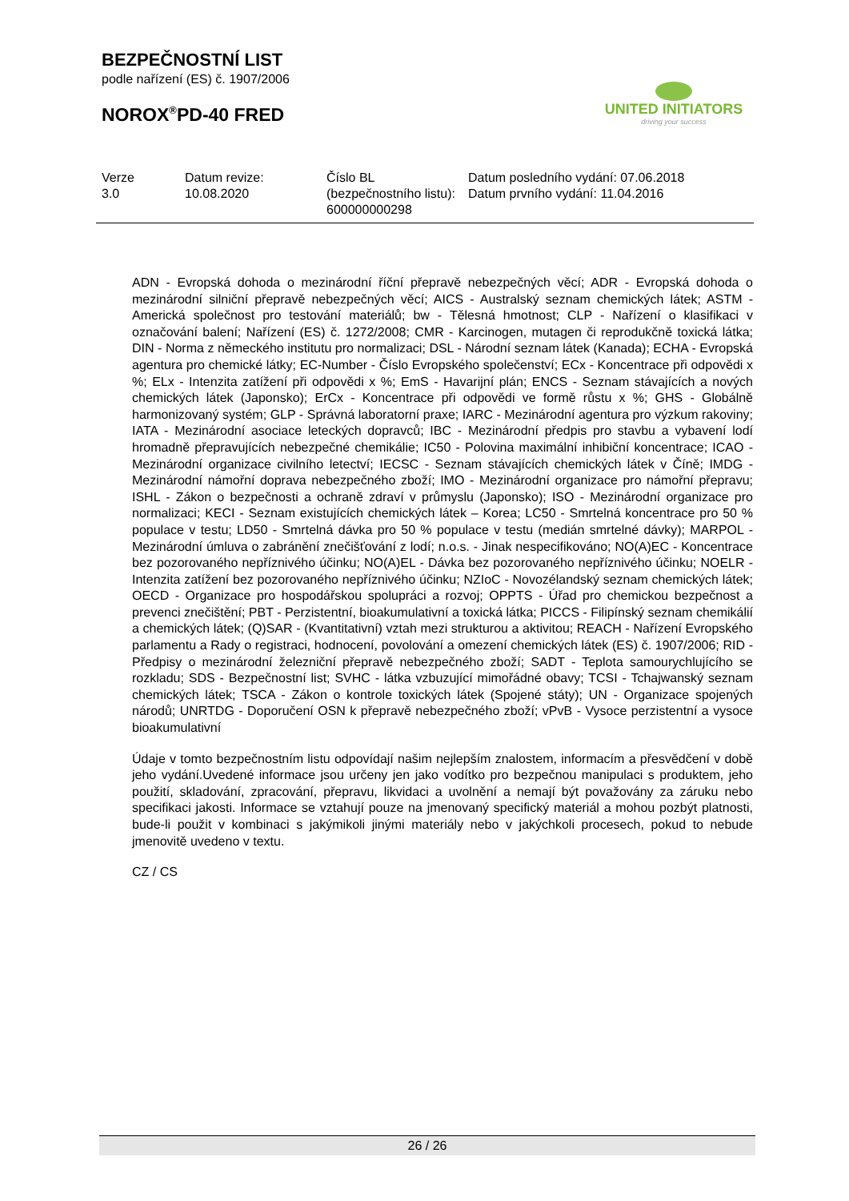BEZPEČNOSTNÍ LIST
podle nařízení (ES) č. 1907/2006
NOROX<sup>®</sup>PD-40 FRED
UNITED INITIATORS
driving your success
| Verze 3.0 | Datum revize: 10.08.2020 | Číslo BL (bezpečnostního listu): 600000000298 | Datum posledního vydání: 07.06.2018 Datum prvního vydání: 11.04.2016 |
ADN - Evropská dohoda o mezinárodní říční přepravě nebezpečných věcí; ADR - Evropská dohoda o mezinárodní silniční přepravě nebezpečných věcí; AICS - Australský seznam chemických látek; ASTM - Americká společnost pro testování materiálů; bw - Tělesná hmotnost; CLP - Nařízení o klasifikaci v označování balení; Nařízení (ES) č. 1272/2008; CMR - Karcinogen, mutagen či reprodukčně toxická látka; DIN - Norma z německého institutu pro normalizaci; DSL - Národní seznam látek (Kanada); ECHA - Evropská agentura pro chemické látky; EC-Number - Číslo Evropského společenství; ECx - Koncentrace při odpovědi x %; ELx - Intenzita zatížení při odpovědi x %; EmS - Havarijní plán; ENCS - Seznam stávajících a nových chemických látek (Japonsko); ErCx - Koncentrace při odpovědi ve formě růstu x %; GHS - Globálně harmonizovaný systém; GLP - Správná laboratorní praxe; IARC - Mezinárodní agentura pro výzkum rakoviny; IATA - Mezinárodní asociace leteckých dopravců; IBC - Mezinárodní předpis pro stavbu a vybavení lodí hromadně přepravujících nebezpečné chemikálie; IC50 - Polovina maximální inhibiční koncentrace; ICAO - Mezinárodní organizace civilního letectví; IECSC - Seznam stávajících chemických látek v Číně; IMDG - Mezinárodní námořní doprava nebezpečného zboží; IMO - Mezinárodní organizace pro námořní přepravu; ISHL - Zákon o bezpečnosti a ochraně zdraví v průmyslu (Japonsko); ISO - Mezinárodní organizace pro normalizaci; KECI - Seznam existujících chemických látek – Korea; LC50 - Smrtelná koncentrace pro 50 % populace v testu; LD50 - Smrtelná dávka pro 50 % populace v testu (medián smrtelné dávky); MARPOL - Mezinárodní úmluva o zabránění znečišťování z lodí; n.o.s. - Jinak nespecifikováno; NO(A)EC - Koncentrace bez pozorovaného nepříznivého účinku; NO(A)EL - Dávka bez pozorovaného nepříznivého účinku; NOELR - Intenzita zatížení bez pozorovaného nepříznivého účinku; NZIoC - Novozélandský seznam chemických látek; OECD - Organizace pro hospodářskou spolupráci a rozvoj; OPPTS - Úřad pro chemickou bezpečnost a prevenci znečištění; PBT - Perzistentní, bioakumulativní a toxická látka; PICCS - Filipínský seznam chemikálií a chemických látek; (Q)SAR - (Kvantitativní) vztah mezi strukturou a aktivitou; REACH - Nařízení Evropského parlamentu a Rady o registraci, hodnocení, povolování a omezení chemických látek (ES) č. 1907/2006; RID - Předpisy o mezinárodní železniční přepravě nebezpečného zboží; SADT - Teplota samourychlujícího se rozkladu; SDS - Bezpečnostní list; SVHC - látka vzbuzující mimořádné obavy; TCSI - Tchajwanský seznam chemických látek; TSCA - Zákon o kontrole toxických látek (Spojené státy); UN - Organizace spojených národů; UNRTDG - Doporučení OSN k přepravě nebezpečného zboží; vPvB - Vysoce perzistentní a vysoce bioakumulativní
Údaje v tomto bezpečnostním listu odpovídají našim nejlepším znalostem, informacím a přesvědčení v době jeho vydání.Uvedené informace jsou určeny jen jako vodítko pro bezpečnou manipulaci s produktem, jeho použití, skladování, zpracování, přepravu, likvidaci a uvolnění a nemají být považovány za záruku nebo specifikaci jakosti. Informace se vztahují pouze na jmenovaný specifický materiál a mohou pozbýt platnosti, bude-li použit v kombinaci s jakýmikoli jinými materiály nebo v jakýchkoli procesech, pokud to nebude jmenovitě uvedeno v textu.
CZ / CS
26 / 26